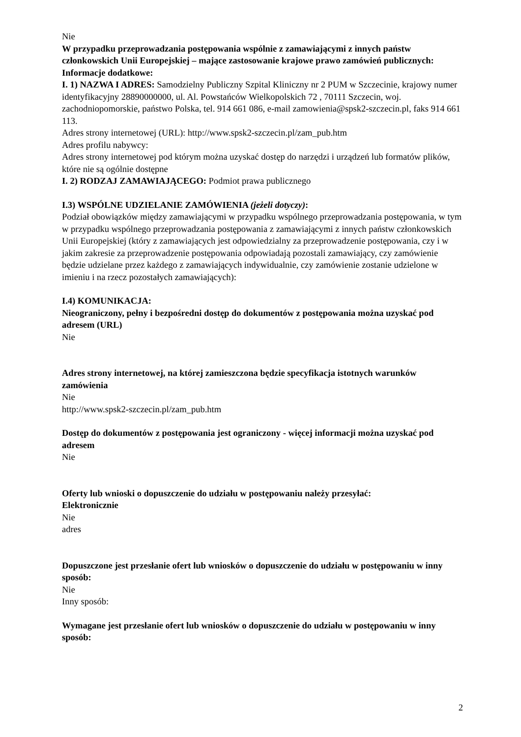Nie
W przypadku przeprowadzania postępowania wspólnie z zamawiającymi z innych państw członkowskich Unii Europejskiej – mające zastosowanie krajowe prawo zamówień publicznych:
Informacje dodatkowe:
I. 1) NAZWA I ADRES: Samodzielny Publiczny Szpital Kliniczny nr 2 PUM w Szczecinie, krajowy numer identyfikacyjny 28890000000, ul. Al. Powstańców Wielkopolskich 72 , 70111 Szczecin, woj. zachodniopomorskie, państwo Polska, tel. 914 661 086, e-mail zamowienia@spsk2-szczecin.pl, faks 914 661 113.
Adres strony internetowej (URL): http://www.spsk2-szczecin.pl/zam_pub.htm
Adres profilu nabywcy:
Adres strony internetowej pod którym można uzyskać dostęp do narzędzi i urządzeń lub formatów plików, które nie są ogólnie dostępne
I. 2) RODZAJ ZAMAWIAJĄCEGO: Podmiot prawa publicznego
I.3) WSPÓLNE UDZIELANIE ZAMÓWIENIA (jeżeli dotyczy):
Podział obowiązków między zamawiającymi w przypadku wspólnego przeprowadzania postępowania, w tym w przypadku wspólnego przeprowadzania postępowania z zamawiającymi z innych państw członkowskich Unii Europejskiej (który z zamawiających jest odpowiedzialny za przeprowadzenie postępowania, czy i w jakim zakresie za przeprowadzenie postępowania odpowiadają pozostali zamawiający, czy zamówienie będzie udzielane przez każdego z zamawiających indywidualnie, czy zamówienie zostanie udzielone w imieniu i na rzecz pozostałych zamawiających):
I.4) KOMUNIKACJA:
Nieograniczony, pełny i bezpośredni dostęp do dokumentów z postępowania można uzyskać pod adresem (URL)
Nie
Adres strony internetowej, na której zamieszczona będzie specyfikacja istotnych warunków zamówienia
Nie
http://www.spsk2-szczecin.pl/zam_pub.htm
Dostęp do dokumentów z postępowania jest ograniczony - więcej informacji można uzyskać pod adresem
Nie
Oferty lub wnioski o dopuszczenie do udziału w postępowaniu należy przesyłać:
Elektronicznie
Nie
adres
Dopuszczone jest przesłanie ofert lub wniosków o dopuszczenie do udziału w postępowaniu w inny sposób:
Nie
Inny sposób:
Wymagane jest przesłanie ofert lub wniosków o dopuszczenie do udziału w postępowaniu w inny sposób:
2